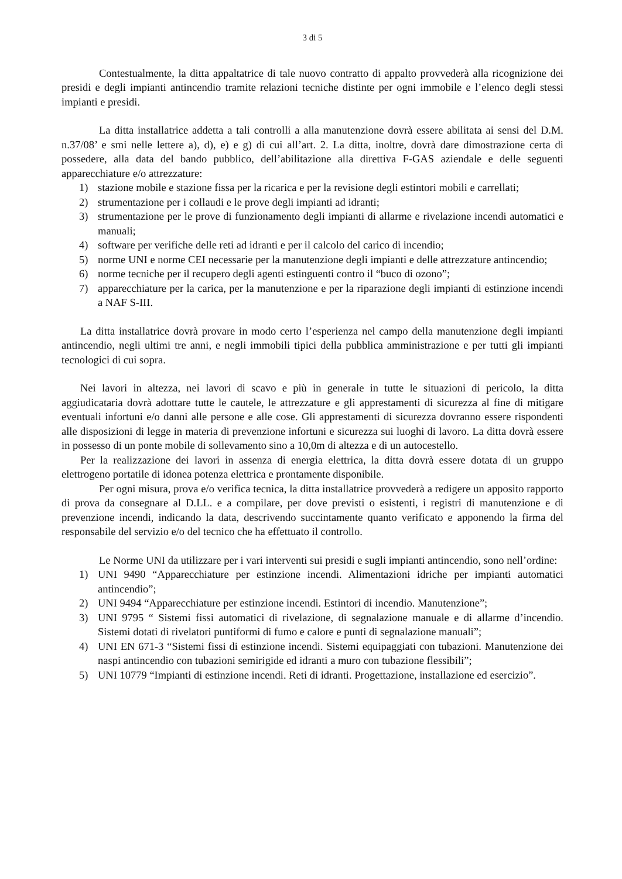3 di 5
Contestualmente, la ditta appaltatrice di tale nuovo contratto di appalto provvederà alla ricognizione dei presidi e degli impianti antincendio tramite relazioni tecniche distinte per ogni immobile e l’elenco degli stessi impianti e presidi.
La ditta installatrice addetta a tali controlli a alla manutenzione dovrà essere abilitata ai sensi del D.M. n.37/08’ e smi nelle lettere a), d), e) e g) di cui all’art. 2. La ditta, inoltre, dovrà dare dimostrazione certa di possedere, alla data del bando pubblico, dell’abilitazione alla direttiva F-GAS aziendale e delle seguenti apparecchiature e/o attrezzature:
1) stazione mobile e stazione fissa per la ricarica e per la revisione degli estintori mobili e carrellati;
2) strumentazione per i collaudi e le prove degli impianti ad idranti;
3) strumentazione per le prove di funzionamento degli impianti di allarme e rivelazione incendi automatici e manuali;
4) software per verifiche delle reti ad idranti e per il calcolo del carico di incendio;
5) norme UNI e norme CEI necessarie per la manutenzione degli impianti e delle attrezzature antincendio;
6) norme tecniche per il recupero degli agenti estinguenti contro il “buco di ozono”;
7) apparecchiature per la carica, per la manutenzione e per la riparazione degli impianti di estinzione incendi a NAF S-III.
La ditta installatrice dovrà provare in modo certo l’esperienza nel campo della manutenzione degli impianti antincendio, negli ultimi tre anni, e negli immobili tipici della pubblica amministrazione e per tutti gli impianti tecnologici di cui sopra.
Nei lavori in altezza, nei lavori di scavo e più in generale in tutte le situazioni di pericolo, la ditta aggiudicataria dovrà adottare tutte le cautele, le attrezzature e gli apprestamenti di sicurezza al fine di mitigare eventuali infortuni e/o danni alle persone e alle cose. Gli apprestamenti di sicurezza dovranno essere rispondenti alle disposizioni di legge in materia di prevenzione infortuni e sicurezza sui luoghi di lavoro. La ditta dovrà essere in possesso di un ponte mobile di sollevamento sino a 10,0m di altezza e di un autocestello.
Per la realizzazione dei lavori in assenza di energia elettrica, la ditta dovrà essere dotata di un gruppo elettrogeno portatile di idonea potenza elettrica e prontamente disponibile.
Per ogni misura, prova e/o verifica tecnica, la ditta installatrice provvederà a redigere un apposito rapporto di prova da consegnare al D.LL. e a compilare, per dove previsti o esistenti, i registri di manutenzione e di prevenzione incendi, indicando la data, descrivendo succintamente quanto verificato e apponendo la firma del responsabile del servizio e/o del tecnico che ha effettuato il controllo.
Le Norme UNI da utilizzare per i vari interventi sui presidi e sugli impianti antincendio, sono nell’ordine:
1) UNI 9490 “Apparecchiature per estinzione incendi. Alimentazioni idriche per impianti automatici antincendio”;
2) UNI 9494 “Apparecchiature per estinzione incendi. Estintori di incendio. Manutenzione”;
3) UNI 9795 “ Sistemi fissi automatici di rivelazione, di segnalazione manuale e di allarme d’incendio. Sistemi dotati di rivelatori puntiformi di fumo e calore e punti di segnalazione manuali”;
4) UNI EN 671-3 “Sistemi fissi di estinzione incendi. Sistemi equipaggiati con tubazioni. Manutenzione dei naspi antincendio con tubazioni semirigide ed idranti a muro con tubazione flessibili”;
5) UNI 10779 “Impianti di estinzione incendi. Reti di idranti. Progettazione, installazione ed esercizio”.